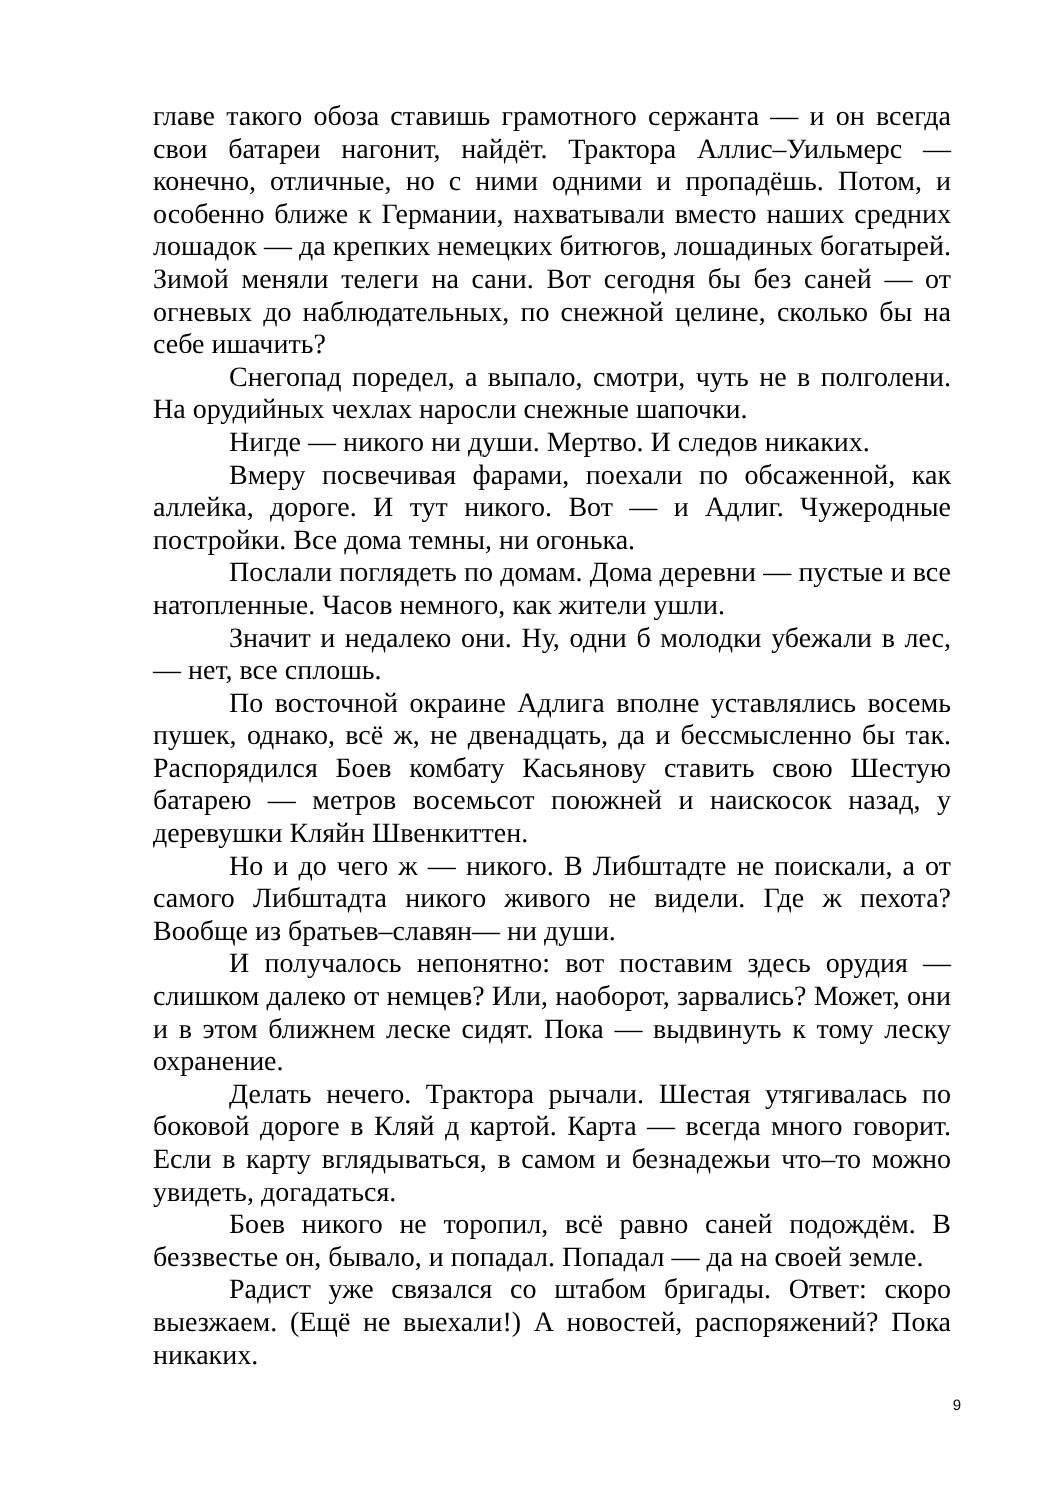главе такого обоза ставишь грамотного сержанта — и он всегда свои батареи нагонит, найдёт. Трактора Аллис–Уильмерс — конечно, отличные, но с ними одними и пропадёшь. Потом, и особенно ближе к Германии, нахватывали вместо наших средних лошадок — да крепких немецких битюгов, лошадиных богатырей. Зимой меняли телеги на сани. Вот сегодня бы без саней — от огневых до наблюдательных, по снежной целине, сколько бы на себе ишачить?
Снегопад поредел, а выпало, смотри, чуть не в полголени. На орудийных чехлах наросли снежные шапочки.
Нигде — никого ни души. Мертво. И следов никаких.
Вмеру посвечивая фарами, поехали по обсаженной, как аллейка, дороге. И тут никого. Вот — и Адлиг. Чужеродные постройки. Все дома темны, ни огонька.
Послали поглядеть по домам. Дома деревни — пустые и все натопленные. Часов немного, как жители ушли.
Значит и недалеко они. Ну, одни б молодки убежали в лес, — нет, все сплошь.
По восточной окраине Адлига вполне уставлялись восемь пушек, однако, всё ж, не двенадцать, да и бессмысленно бы так. Распорядился Боев комбату Касьянову ставить свою Шестую батарею — метров восемьсот поюжней и наискосок назад, у деревушки Кляйн Швенкиттен.
Но и до чего ж — никого. В Либштадте не поискали, а от самого Либштадта никого живого не видели. Где ж пехота? Вообще из братьев–славян— ни души.
И получалось непонятно: вот поставим здесь орудия — слишком далеко от немцев? Или, наоборот, зарвались? Может, они и в этом ближнем леске сидят. Пока — выдвинуть к тому леску охранение.
Делать нечего. Трактора рычали. Шестая утягивалась по боковой дороге в Кляй д картой. Карта — всегда много говорит. Если в карту вглядываться, в самом и безнадежьи что–то можно увидеть, догадаться.
Боев никого не торопил, всё равно саней подождём. В беззвестье он, бывало, и попадал. Попадал — да на своей земле.
Радист уже связался со штабом бригады. Ответ: скоро выезжаем. (Ещё не выехали!) А новостей, распоряжений? Пока никаких.
9